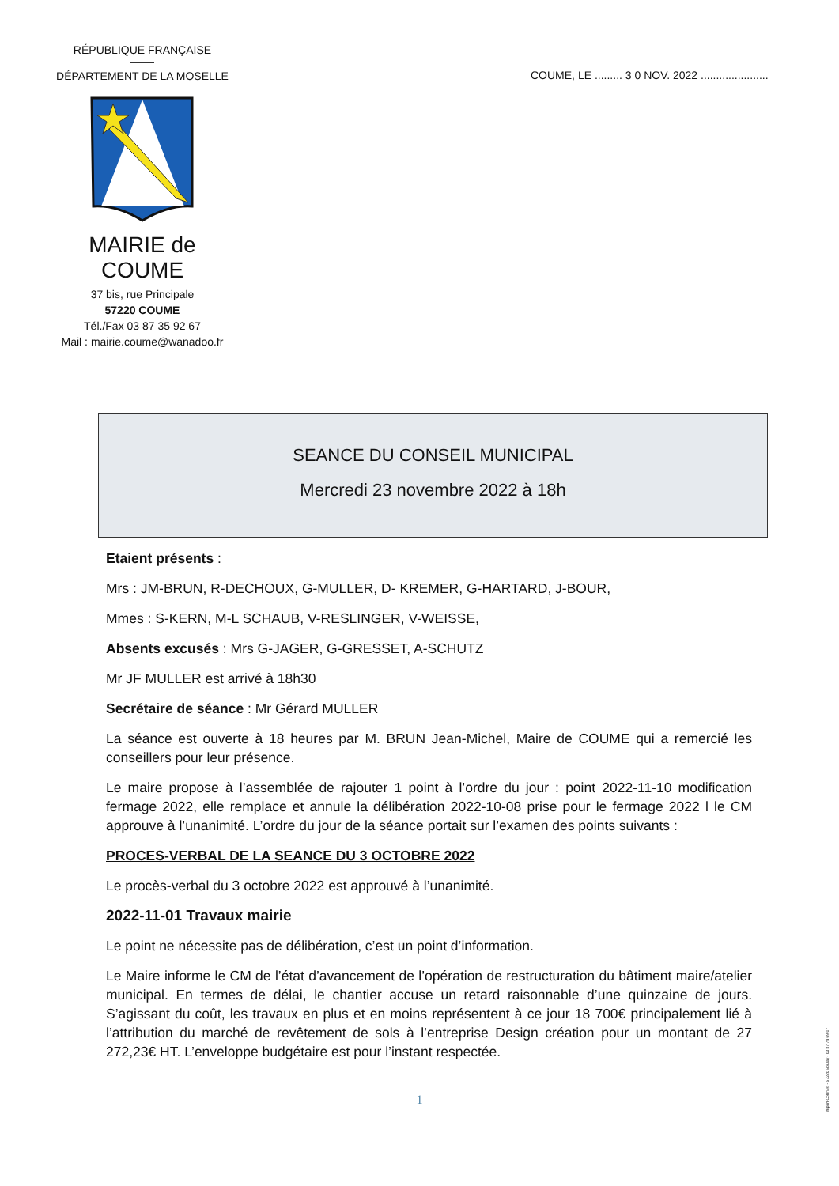RÉPUBLIQUE FRANÇAISE
DÉPARTEMENT DE LA MOSELLE
MAIRIE de COUME
37 bis, rue Principale
57220 COUME
Tél./Fax 03 87 35 92 67
Mail : mairie.coume@wanadoo.fr
COUME, LE ......... 3 0 NOV. 2022 ......................
SEANCE DU CONSEIL MUNICIPAL
Mercredi 23 novembre 2022 à 18h
Etaient présents :
Mrs : JM-BRUN, R-DECHOUX, G-MULLER, D- KREMER, G-HARTARD, J-BOUR,
Mmes : S-KERN, M-L SCHAUB, V-RESLINGER, V-WEISSE,
Absents excusés : Mrs G-JAGER, G-GRESSET, A-SCHUTZ
Mr JF MULLER est arrivé à 18h30
Secrétaire de séance : Mr Gérard MULLER
La séance est ouverte à 18 heures par M. BRUN Jean-Michel, Maire de COUME qui a remercié les conseillers pour leur présence.
Le maire propose à l’assemblée de rajouter 1 point à l’ordre du jour : point 2022-11-10 modification fermage 2022, elle remplace et annule la délibération 2022-10-08 prise pour le fermage 2022 l le CM approuve à l’unanimité. L’ordre du jour de la séance portait sur l’examen des points suivants :
PROCES-VERBAL DE LA SEANCE DU 3 OCTOBRE 2022
Le procès-verbal du 3 octobre 2022 est approuvé à l’unanimité.
2022-11-01 Travaux mairie
Le point ne nécessite pas de délibération, c’est un point d’information.
Le Maire informe le CM de l’état d’avancement de l’opération de restructuration du bâtiment maire/atelier municipal. En termes de délai, le chantier accuse un retard raisonnable d’une quinzaine de jours. S’agissant du coût, les travaux en plus et en moins représentent à ce jour 18 700€ principalement lié à l’attribution du marché de revêtement de sols à l’entreprise Design création pour un montant de 27 272,23€ HT. L’enveloppe budgétaire est pour l’instant respectée.
1
ImprimCom'Est - 57220 Boulay - 03 87 74 69 07